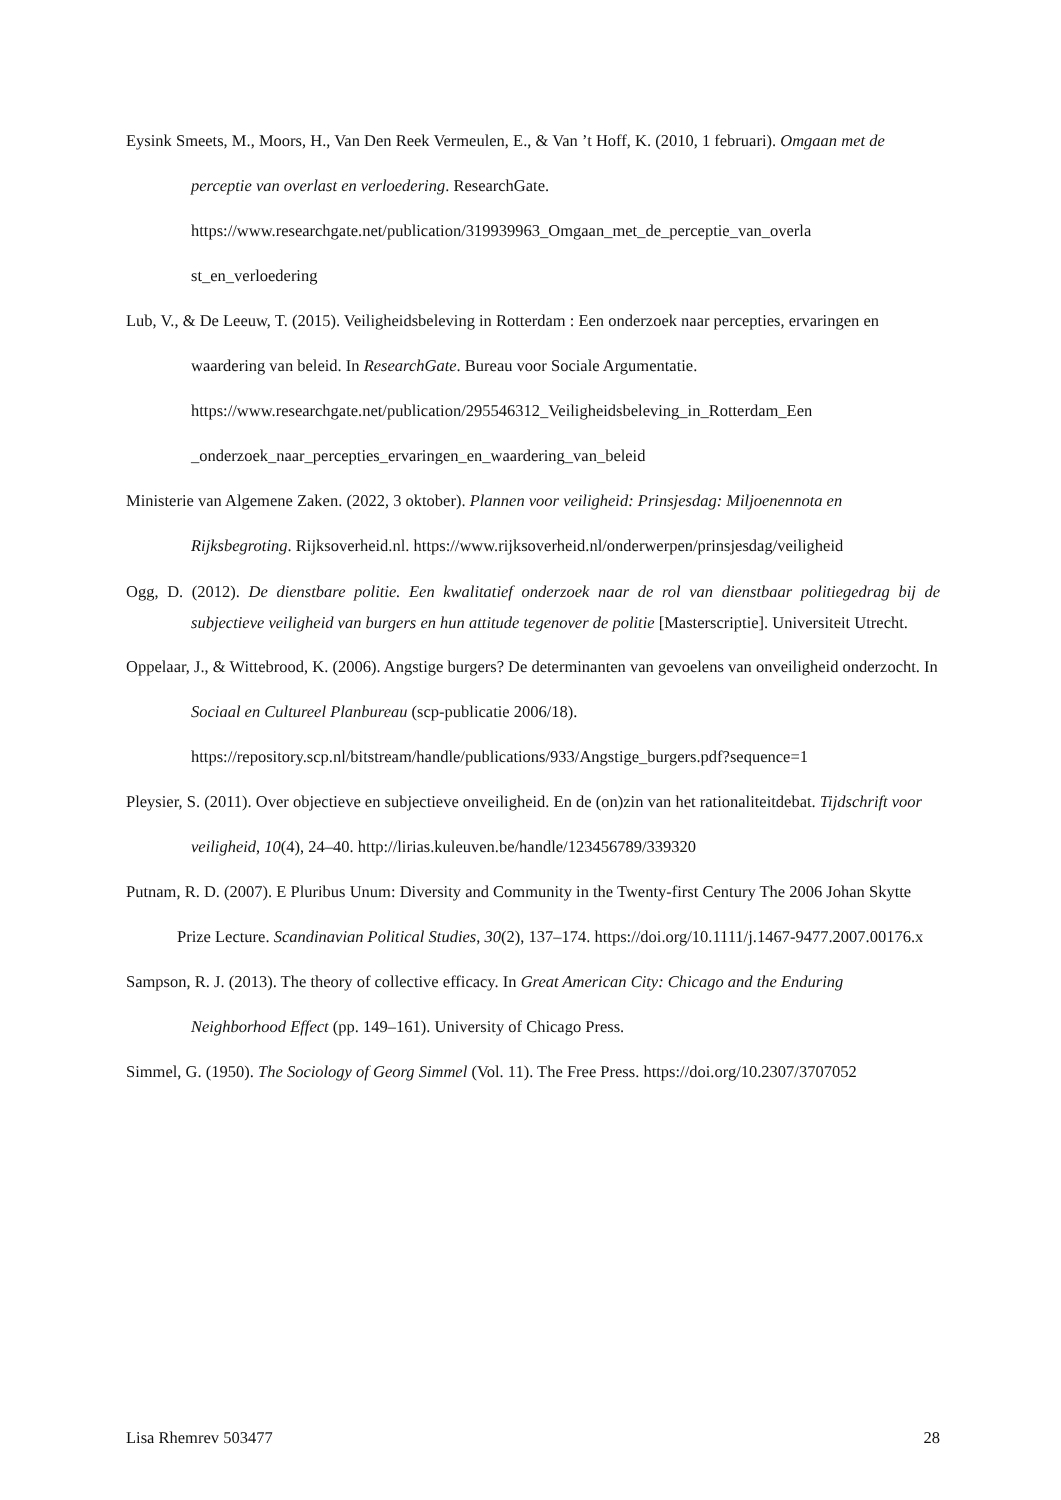Eysink Smeets, M., Moors, H., Van Den Reek Vermeulen, E., & Van ’t Hoff, K. (2010, 1 februari). Omgaan met de perceptie van overlast en verloedering. ResearchGate. https://www.researchgate.net/publication/319939963_Omgaan_met_de_perceptie_van_overla st_en_verloedering
Lub, V., & De Leeuw, T. (2015). Veiligheidsbeleving in Rotterdam : Een onderzoek naar percepties, ervaringen en waardering van beleid. In ResearchGate. Bureau voor Sociale Argumentatie. https://www.researchgate.net/publication/295546312_Veiligheidsbeleving_in_Rotterdam_Een _onderzoek_naar_percepties_ervaringen_en_waardering_van_beleid
Ministerie van Algemene Zaken. (2022, 3 oktober). Plannen voor veiligheid: Prinsjesdag: Miljoenennota en Rijksbegroting. Rijksoverheid.nl. https://www.rijksoverheid.nl/onderwerpen/prinsjesdag/veiligheid
Ogg, D. (2012). De dienstbare politie. Een kwalitatief onderzoek naar de rol van dienstbaar politiegedrag bij de subjectieve veiligheid van burgers en hun attitude tegenover de politie [Masterscriptie]. Universiteit Utrecht.
Oppelaar, J., & Wittebrood, K. (2006). Angstige burgers? De determinanten van gevoelens van onveiligheid onderzocht. In Sociaal en Cultureel Planbureau (scp-publicatie 2006/18). https://repository.scp.nl/bitstream/handle/publications/933/Angstige_burgers.pdf?sequence=1
Pleysier, S. (2011). Over objectieve en subjectieve onveiligheid. En de (on)zin van het rationaliteitdebat. Tijdschrift voor veiligheid, 10(4), 24–40. http://lirias.kuleuven.be/handle/123456789/339320
Putnam, R. D. (2007). E Pluribus Unum: Diversity and Community in the Twenty-first Century The 2006 Johan Skytte Prize Lecture. Scandinavian Political Studies, 30(2), 137–174. https://doi.org/10.1111/j.1467-9477.2007.00176.x
Sampson, R. J. (2013). The theory of collective efficacy. In Great American City: Chicago and the Enduring Neighborhood Effect (pp. 149–161). University of Chicago Press.
Simmel, G. (1950). The Sociology of Georg Simmel (Vol. 11). The Free Press. https://doi.org/10.2307/3707052
Lisa Rhemrev 503477 28